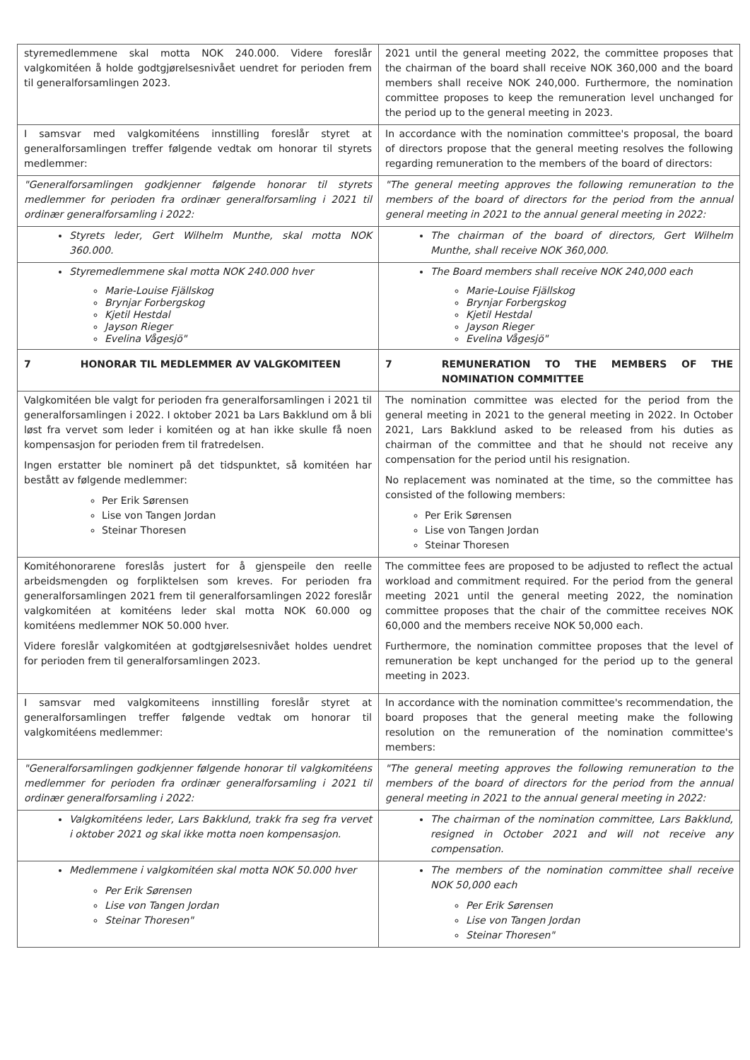| styremedlemmene skal motta NOK 240.000. Videre foreslår valgkomitéen å holde godtgjørelsesnivået uendret for perioden frem til generalforsamlingen 2023. | 2021 until the general meeting 2022, the committee proposes that the chairman of the board shall receive NOK 360,000 and the board members shall receive NOK 240,000. Furthermore, the nomination committee proposes to keep the remuneration level unchanged for the period up to the general meeting in 2023. |
| I samsvar med valgkomitéens innstilling foreslår styret at generalforsamlingen treffer følgende vedtak om honorar til styrets medlemmer: | In accordance with the nomination committee's proposal, the board of directors propose that the general meeting resolves the following regarding remuneration to the members of the board of directors: |
| "Generalforsamlingen godkjenner følgende honorar til styrets medlemmer for perioden fra ordinær generalforsamling i 2021 til ordinær generalforsamling i 2022: | "The general meeting approves the following remuneration to the members of the board of directors for the period from the annual general meeting in 2021 to the annual general meeting in 2022: |
| Styrets leder, Gert Wilhelm Munthe, skal motta NOK 360.000. | The chairman of the board of directors, Gert Wilhelm Munthe, shall receive NOK 360,000. |
| Styremedlemmene skal motta NOK 240.000 hver Marie-Louise Fjällskog Brynjar Forbergskog Kjetil Hestdal Jayson Rieger Evelina Vågesjö" | The Board members shall receive NOK 240,000 each Marie-Louise Fjällskog Brynjar Forbergskog Kjetil Hestdal Jayson Rieger Evelina Vågesjö" |
| 7 HONORAR TIL MEDLEMMER AV VALGKOMITEEN | 7 REMUNERATION TO THE MEMBERS OF THE NOMINATION COMMITTEE |
| Valgkomitéen ble valgt for perioden fra generalforsamlingen i 2021 til generalforsamlingen i 2022. I oktober 2021 ba Lars Bakklund om å bli løst fra vervet som leder i komitéen og at han ikke skulle få noen kompensasjon for perioden frem til fratredelsen. Ingen erstatter ble nominert på det tidspunktet, så komitéen har bestått av følgende medlemmer: Per Erik Sørensen Lise von Tangen Jordan Steinar Thoresen | The nomination committee was elected for the period from the general meeting in 2021 to the general meeting in 2022. In October 2021, Lars Bakklund asked to be released from his duties as chairman of the committee and that he should not receive any compensation for the period until his resignation. No replacement was nominated at the time, so the committee has consisted of the following members: Per Erik Sørensen Lise von Tangen Jordan Steinar Thoresen |
| Komitéhonorarene foreslås justert for å gjenspeile den reelle arbeidsmengden og forpliktelsen som kreves. For perioden fra generalforsamlingen 2021 frem til generalforsamlingen 2022 foreslår valgkomitéen at komitéens leder skal motta NOK 60.000 og komitéens medlemmer NOK 50.000 hver. Videre foreslår valgkomitéen at godtgjørelsesnivået holdes uendret for perioden frem til generalforsamlingen 2023. | The committee fees are proposed to be adjusted to reflect the actual workload and commitment required. For the period from the general meeting 2021 until the general meeting 2022, the nomination committee proposes that the chair of the committee receives NOK 60,000 and the members receive NOK 50,000 each. Furthermore, the nomination committee proposes that the level of remuneration be kept unchanged for the period up to the general meeting in 2023. |
| I samsvar med valgkomiteens innstilling foreslår styret at generalforsamlingen treffer følgende vedtak om honorar til valgkomitéens medlemmer: | In accordance with the nomination committee's recommendation, the board proposes that the general meeting make the following resolution on the remuneration of the nomination committee's members: |
| "Generalforsamlingen godkjenner følgende honorar til valgkomitéens medlemmer for perioden fra ordinær generalforsamling i 2021 til ordinær generalforsamling i 2022: | "The general meeting approves the following remuneration to the members of the board of directors for the period from the annual general meeting in 2021 to the annual general meeting in 2022: |
| Valgkomitéens leder, Lars Bakklund, trakk fra seg fra vervet i oktober 2021 og skal ikke motta noen kompensasjon. | The chairman of the nomination committee, Lars Bakklund, resigned in October 2021 and will not receive any compensation. |
| Medlemmene i valgkomitéen skal motta NOK 50.000 hver Per Erik Sørensen Lise von Tangen Jordan Steinar Thoresen" | The members of the nomination committee shall receive NOK 50,000 each Per Erik Sørensen Lise von Tangen Jordan Steinar Thoresen" |